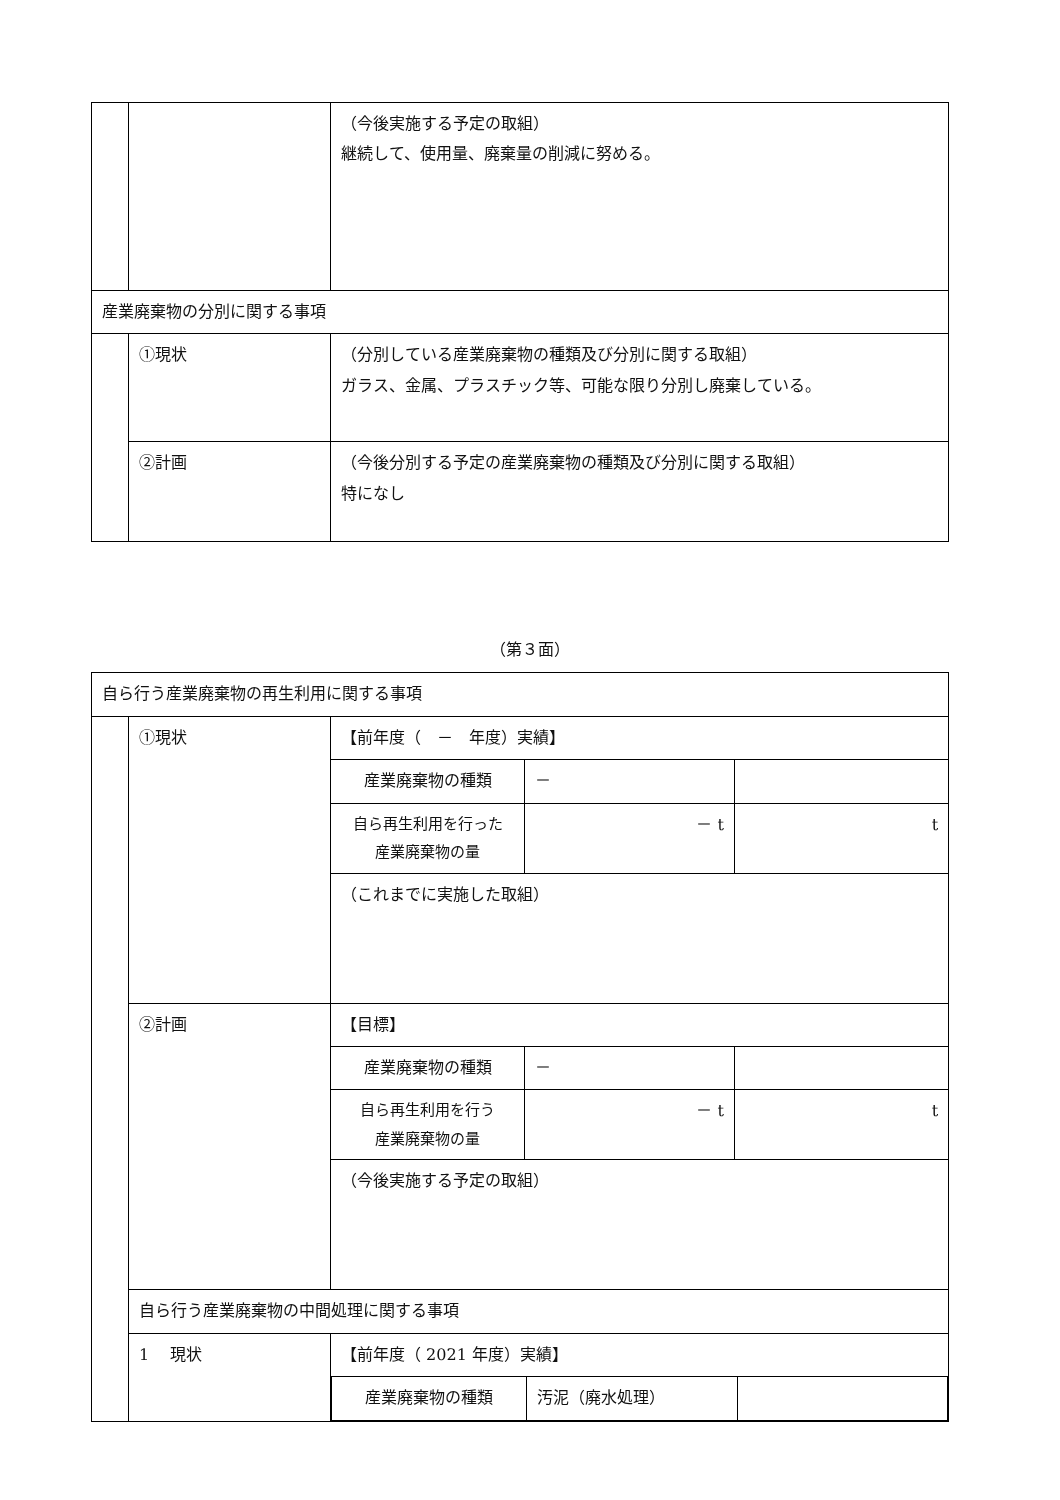| | | （今後実施する予定の取組） 継続して、使用量、廃棄量の削減に努める。 |
| 産業廃棄物の分別に関する事項 | | |
| | ①現状 | （分別している産業廃棄物の種類及び分別に関する取組） ガラス、金属、プラスチック等、可能な限り分別し廃棄している。 |
| | ②計画 | （今後分別する予定の産業廃棄物の種類及び分別に関する取組） 特になし |
（第３面）
| 自ら行う産業廃棄物の再生利用に関する事項 | | | | |
| | ①現状 | 【前年度（ － 年度）実績】 | | |
| | | 産業廃棄物の種類 | － | |
| | | 自ら再生利用を行った 産業廃棄物の量 | － t | t |
| | | （これまでに実施した取組） | | |
| | ②計画 | 【目標】 | | |
| | | 産業廃棄物の種類 | － | |
| | | 自ら再生利用を行う 産業廃棄物の量 | － t | t |
| | | （今後実施する予定の取組） | | |
| | 自ら行う産業廃棄物の中間処理に関する事項 | | | |
| | 1 現状 | 【前年度（ 2021 年度）実績】 / 産業廃棄物の種類 / 汚泥（廃水処理） / / | | |